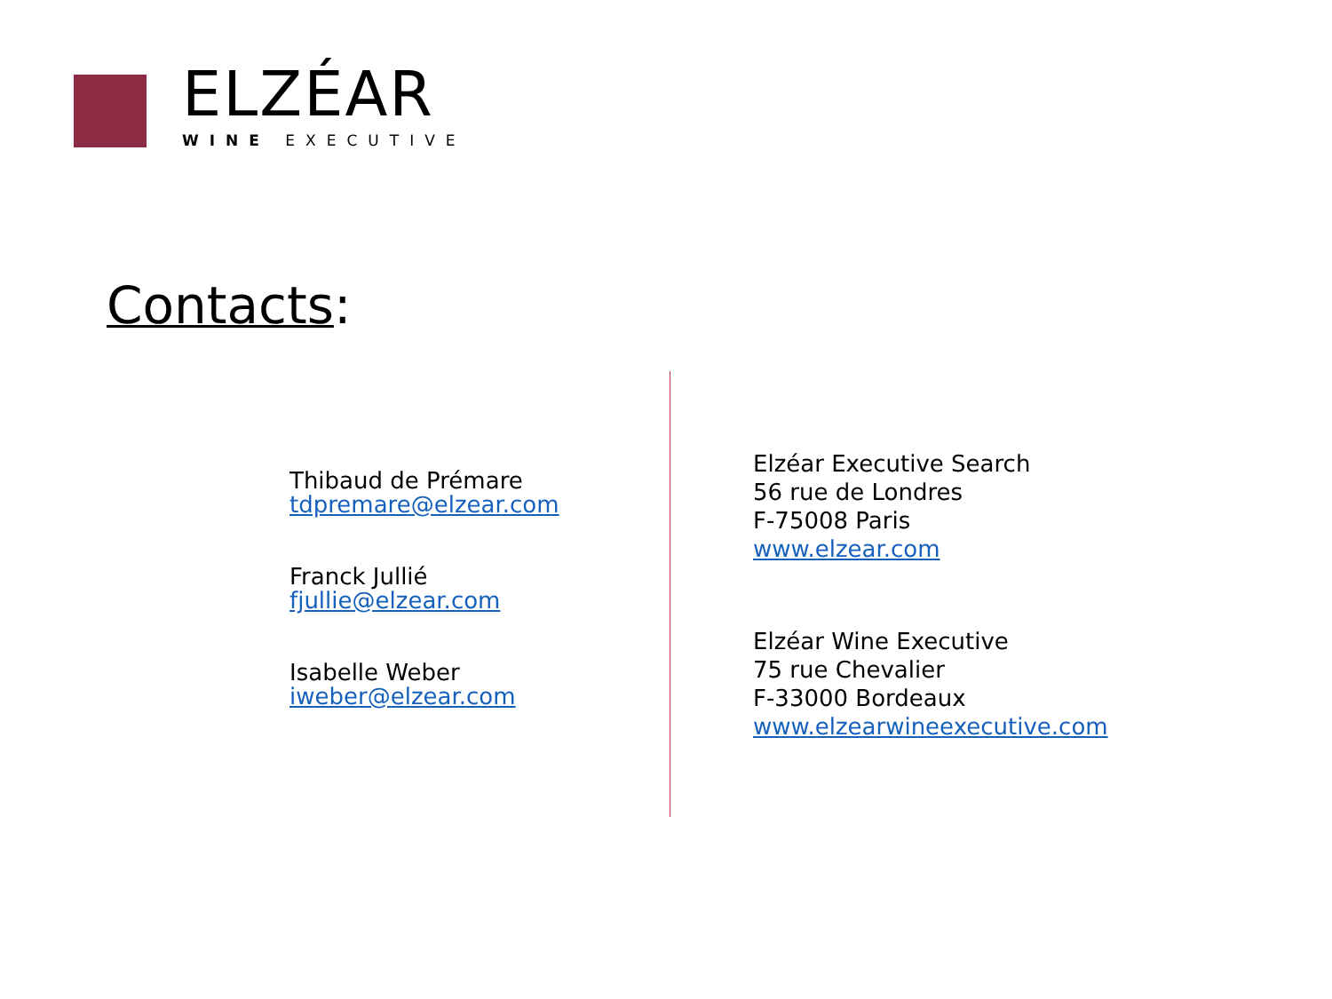ELZÉAR
WINE EXECUTIVE
Contacts:
Thibaud de Prémare
tdpremare@elzear.com
Franck Jullié
fjullie@elzear.com
Isabelle Weber
iweber@elzear.com
Elzéar Executive Search
56 rue de Londres
F-75008 Paris
www.elzear.com
Elzéar Wine Executive
75 rue Chevalier
F-33000 Bordeaux
www.elzearwineexecutive.com